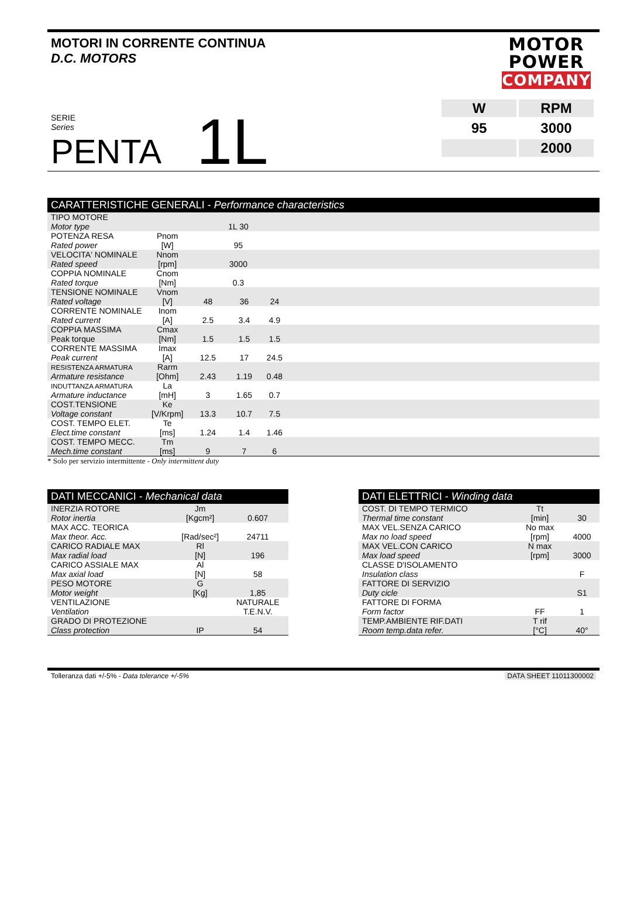MOTORI IN CORRENTE CONTINUA
D.C. MOTORS
MOTOR
POWER
COMPANY
SERIE
Series
PENTA
1L
| W | RPM |
| 95 | 3000 |
| | 2000 |
CARATTERISTICHE GENERALI - Performance characteristics
| TIPO MOTORE Motor type | | 1L 30 | | | |
| POTENZA RESA Rated power | Pnom [W] | 95 | | | |
| VELOCITA' NOMINALE Rated speed | Nnom [rpm] | 3000 | | | |
| COPPIA NOMINALE Rated torque | Cnom [Nm] | 0.3 | | | |
| TENSIONE NOMINALE Rated voltage | Vnom [V] | 48 | 36 | 24 | |
| CORRENTE NOMINALE Rated current | Inom [A] | 2.5 | 3.4 | 4.9 | |
| COPPIA MASSIMA Peak torque | Cmax [Nm] | 1.5 | 1.5 | 1.5 | |
| CORRENTE MASSIMA Peak current | Imax [A] | 12.5 | 17 | 24.5 | |
| RESISTENZA ARMATURA Armature resistance | Rarm [Ohm] | 2.43 | 1.19 | 0.48 | |
| INDUTTANZA ARMATURA Armature inductance | La [mH] | 3 | 1.65 | 0.7 | |
| COST.TENSIONE Voltage constant | Ke [V/Krpm] | 13.3 | 10.7 | 7.5 | |
| COST. TEMPO ELET. Elect.time constant | Te [ms] | 1.24 | 1.4 | 1.46 | |
| COST. TEMPO MECC. Mech.time constant | Tm [ms] | 9 | 7 | 6 | |
* Solo per servizio intermittente - Only intermittent duty
DATI MECCANICI - Mechanical data
| INERZIA ROTORE Rotor inertia | Jm [Kgcm²] | 0.607 |
| MAX ACC. TEORICA Max theor. Acc. | [Rad/sec²] | 24711 |
| CARICO RADIALE MAX Max radial load | Rl [N] | 196 |
| CARICO ASSIALE MAX Max axial load | Al [N] | 58 |
| PESO MOTORE Motor weight | G [Kg] | 1,85 |
| VENTILAZIONE Ventilation | | NATURALE T.E.N.V. |
| GRADO DI PROTEZIONE Class protection | IP | 54 |
DATI ELETTRICI - Winding data
| COST. DI TEMPO TERMICO Thermal time constant | Tt [min] | 30 |
| MAX VEL.SENZA CARICO Max no load speed | No max [rpm] | 4000 |
| MAX VEL.CON CARICO Max load speed | N max [rpm] | 3000 |
| CLASSE D'ISOLAMENTO Insulation class | | F |
| FATTORE DI SERVIZIO Duty cicle | | S1 |
| FATTORE DI FORMA Form factor | FF | 1 |
| TEMP.AMBIENTE RIF.DATI Room temp.data refer. | T rif [°C] | 40° |
Tolleranza dati +/-5% - Data tolerance +/-5% DATA SHEET 11011300002